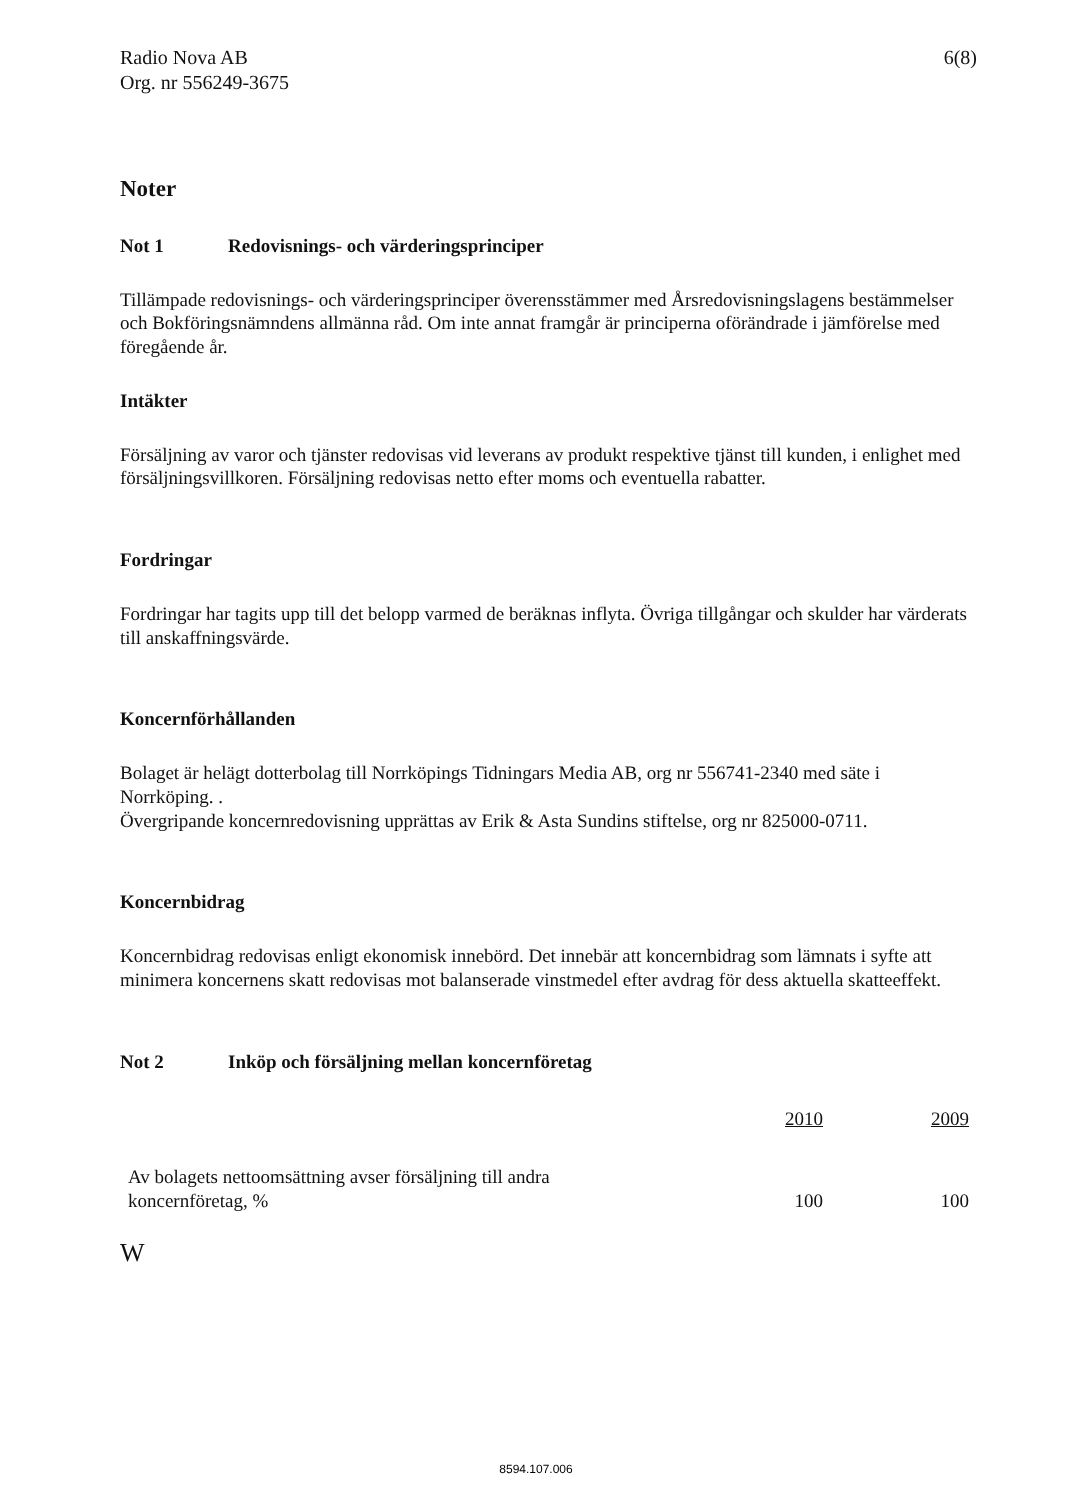Radio Nova AB
Org. nr 556249-3675
6(8)
Noter
Not 1 Redovisnings- och värderingsprinciper
Tillämpade redovisnings- och värderingsprinciper överensstämmer med Årsredovisningslagens bestämmelser och Bokföringsnämndens allmänna råd. Om inte annat framgår är principerna oförändrade i jämförelse med föregående år.
Intäkter
Försäljning av varor och tjänster redovisas vid leverans av produkt respektive tjänst till kunden, i enlighet med försäljningsvillkoren. Försäljning redovisas netto efter moms och eventuella rabatter.
Fordringar
Fordringar har tagits upp till det belopp varmed de beräknas inflyta. Övriga tillgångar och skulder har värderats till anskaffningsvärde.
Koncernförhållanden
Bolaget är helägt dotterbolag till Norrköpings Tidningars Media AB, org nr 556741-2340 med säte i Norrköping. .
Övergripande koncernredovisning upprättas av Erik & Asta Sundins stiftelse, org nr 825000-0711.
Koncernbidrag
Koncernbidrag redovisas enligt ekonomisk innebörd. Det innebär att koncernbidrag som lämnats i syfte att minimera koncernens skatt redovisas mot balanserade vinstmedel efter avdrag för dess aktuella skatteeffekt.
Not 2 Inköp och försäljning mellan koncernföretag
| | 2010 | 2009 |
| --- | --- | --- |
| Av bolagets nettoomsättning avser försäljning till andra koncernföretag, % | 100 | 100 |
W
8594.107.006